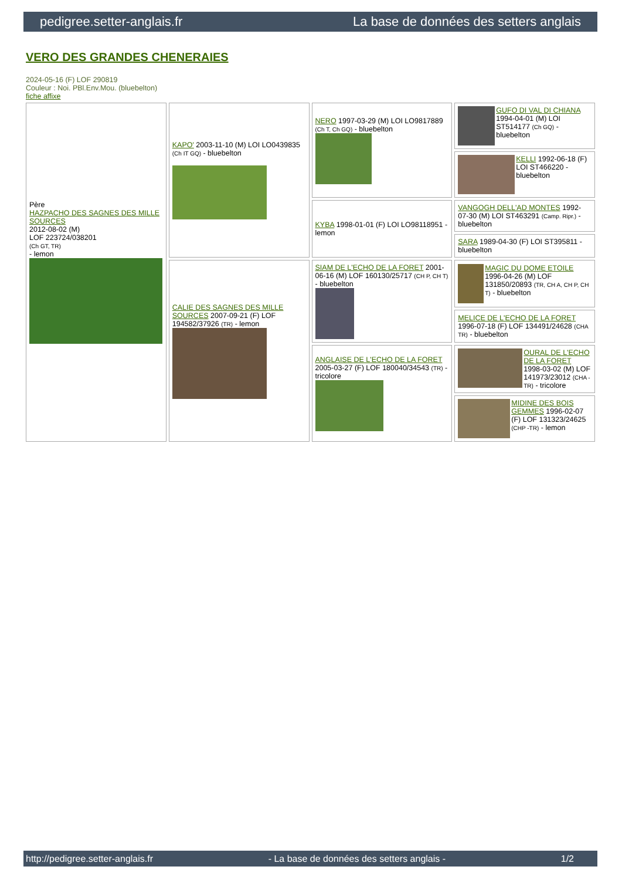pedigree.setter-anglais.fr La base de données des setters anglais
VERO DES GRANDES CHENERAIES
2024-05-16 (F) LOF 290819
Couleur : Noi. PBl.Env.Mou. (bluebelton)
fiche affixe
| Père HAZPACHO DES SAGNES DES MILLE SOURCES 2012-08-02 (M) LOF 223724/038201 (Ch GT, TR) - lemon | KAPO' 2003-11-10 (M) LOI LO0439835 (Ch IT GQ) - bluebelton | NERO 1997-03-29 (M) LOI LO9817889 (Ch T, Ch GQ) - bluebelton | GUFO DI VAL DI CHIANA 1994-04-01 (M) LOI ST514177 (Ch GQ) - bluebelton |
| | | | KELLI 1992-06-18 (F) LOI ST466220 - bluebelton |
| | | KYBA 1998-01-01 (F) LOI LO98118951 - lemon | VANGOGH DELL'AD MONTES 1992-07-30 (M) LOI ST463291 (Camp. Ripr.) - bluebelton |
| | | | SARA 1989-04-30 (F) LOI ST395811 - bluebelton |
| | CALIE DES SAGNES DES MILLE SOURCES 2007-09-21 (F) LOF 194582/37926 (TR) - lemon | SIAM DE L'ECHO DE LA FORET 2001-06-16 (M) LOF 160130/25717 (CH P, CH T) - bluebelton | MAGIC DU DOME ETOILE 1996-04-26 (M) LOF 131850/20893 (TR, CH A, CH P, CH T) - bluebelton |
| | | | MELICE DE L'ECHO DE LA FORET 1996-07-18 (F) LOF 134491/24628 (CHA TR) - bluebelton |
| | | ANGLAISE DE L'ECHO DE LA FORET 2005-03-27 (F) LOF 180040/34543 (TR) - tricolore | OURAL DE L'ECHO DE LA FORET 1998-03-02 (M) LOF 141973/23012 (CHA -TR) - tricolore |
| | | | MIDINE DES BOIS GEMMES 1996-02-07 (F) LOF 131323/24625 (CHP -TR) - lemon |
http://pedigree.setter-anglais.fr - La base de données des setters anglais - 1/2